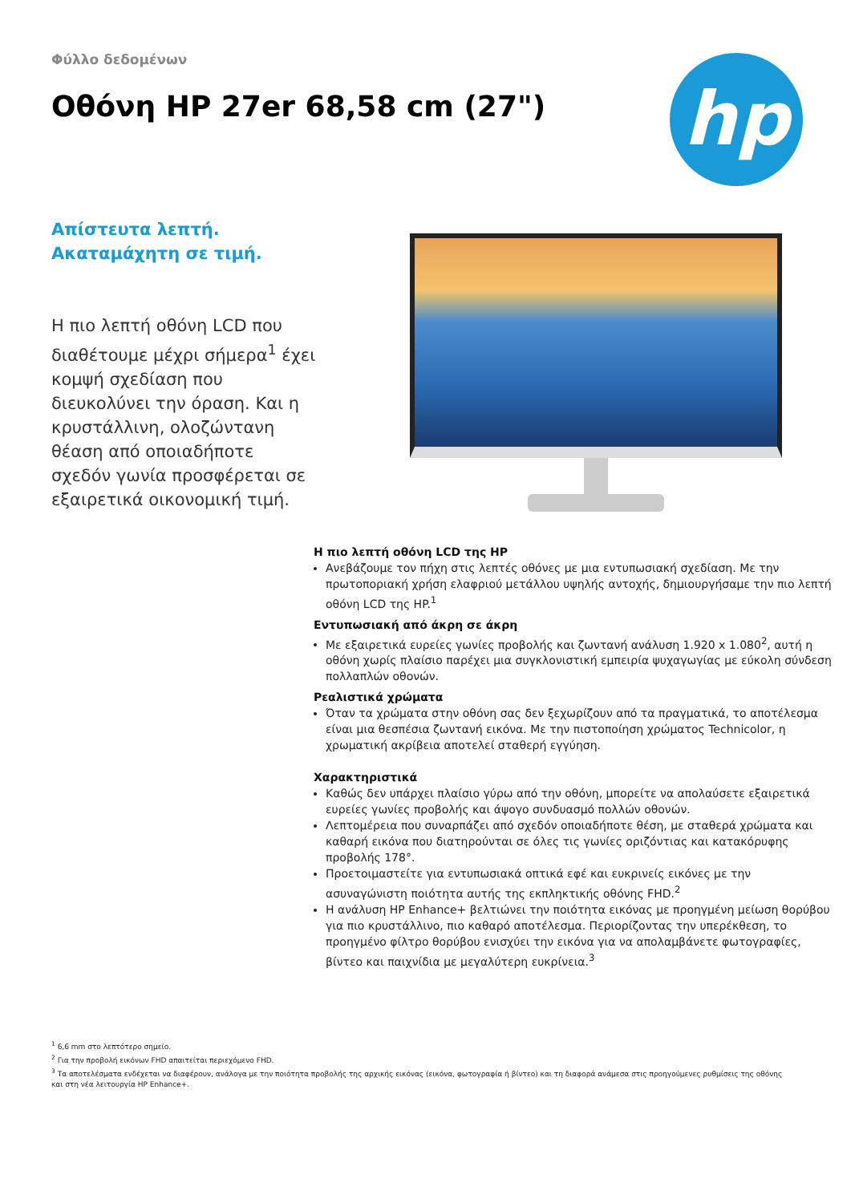hp
Φύλλο δεδομένων
Οθόνη HP 27er 68,58 cm (27")
Απίστευτα λεπτή.
Ακαταμάχητη σε τιμή.
Η πιο λεπτή οθόνη LCD που διαθέτουμε μέχρι σήμερα<sup>1</sup> έχει κομψή σχεδίαση που διευκολύνει την όραση. Και η κρυστάλλινη, ολοζώντανη θέαση από οποιαδήποτε σχεδόν γωνία προσφέρεται σε εξαιρετικά οικονομική τιμή.
Η πιο λεπτή οθόνη LCD της HP
Ανεβάζουμε τον πήχη στις λεπτές οθόνες με μια εντυπωσιακή σχεδίαση. Με την πρωτοποριακή χρήση ελαφριού μετάλλου υψηλής αντοχής, δημιουργήσαμε την πιο λεπτή οθόνη LCD της HP.<sup>1</sup>
Εντυπωσιακή από άκρη σε άκρη
Με εξαιρετικά ευρείες γωνίες προβολής και ζωντανή ανάλυση 1.920 x 1.080<sup>2</sup>, αυτή η οθόνη χωρίς πλαίσιο παρέχει μια συγκλονιστική εμπειρία ψυχαγωγίας με εύκολη σύνδεση πολλαπλών οθονών.
Ρεαλιστικά χρώματα
Όταν τα χρώματα στην οθόνη σας δεν ξεχωρίζουν από τα πραγματικά, το αποτέλεσμα είναι μια θεσπέσια ζωντανή εικόνα. Με την πιστοποίηση χρώματος Technicolor, η χρωματική ακρίβεια αποτελεί σταθερή εγγύηση.
Χαρακτηριστικά
Καθώς δεν υπάρχει πλαίσιο γύρω από την οθόνη, μπορείτε να απολαύσετε εξαιρετικά ευρείες γωνίες προβολής και άψογο συνδυασμό πολλών οθονών.
Λεπτομέρεια που συναρπάζει από σχεδόν οποιαδήποτε θέση, με σταθερά χρώματα και καθαρή εικόνα που διατηρούνται σε όλες τις γωνίες οριζόντιας και κατακόρυφης προβολής 178°.
Προετοιμαστείτε για εντυπωσιακά οπτικά εφέ και ευκρινείς εικόνες με την ασυναγώνιστη ποιότητα αυτής της εκπληκτικής οθόνης FHD.<sup>2</sup>
Η ανάλυση HP Enhance+ βελτιώνει την ποιότητα εικόνας με προηγμένη μείωση θορύβου για πιο κρυστάλλινο, πιο καθαρό αποτέλεσμα. Περιορίζοντας την υπερέκθεση, το προηγμένο φίλτρο θορύβου ενισχύει την εικόνα για να απολαμβάνετε φωτογραφίες, βίντεο και παιχνίδια με μεγαλύτερη ευκρίνεια.<sup>3</sup>
<sup>1</sup> 6,6 mm στο λεπτότερο σημείο.
<sup>2</sup> Για την προβολή εικόνων FHD απαιτείται περιεχόμενο FHD.
<sup>3</sup> Τα αποτελέσματα ενδέχεται να διαφέρουν, ανάλογα με την ποιότητα προβολής της αρχικής εικόνας (εικόνα, φωτογραφία ή βίντεο) και τη διαφορά ανάμεσα στις προηγούμενες ρυθμίσεις της οθόνης και στη νέα λειτουργία HP Enhance+.